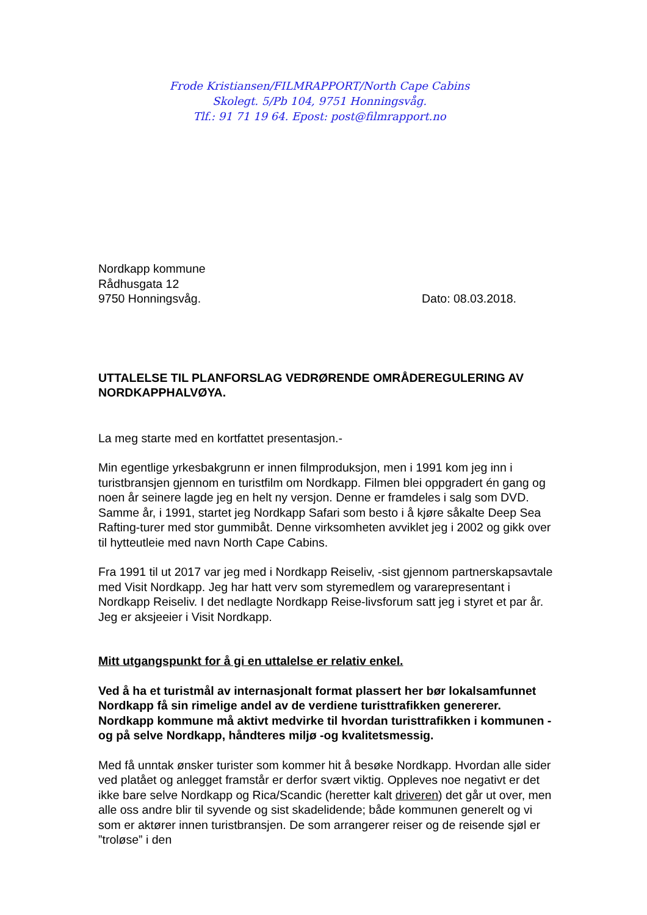Frode Kristiansen/FILMRAPPORT/North Cape Cabins
Skolegt. 5/Pb 104, 9751 Honningsvåg.
Tlf.: 91 71 19 64. Epost: post@filmrapport.no
Nordkapp kommune
Rådhusgata 12
9750 Honningsvåg. Dato: 08.03.2018.
UTTALELSE TIL PLANFORSLAG VEDRØRENDE OMRÅDEREGULERING AV NORDKAPPHALVØYA.
La meg starte med en kortfattet presentasjon.-
Min egentlige yrkesbakgrunn er innen filmproduksjon, men i 1991 kom jeg inn i turistbransjen gjennom en turistfilm om Nordkapp. Filmen blei oppgradert én gang og noen år seinere lagde jeg en helt ny versjon. Denne er framdeles i salg som DVD.
Samme år, i 1991, startet jeg Nordkapp Safari som besto i å kjøre såkalte Deep Sea Rafting-turer med stor gummibåt. Denne virksomheten avviklet jeg i 2002 og gikk over til hytteutleie med navn North Cape Cabins.
Fra 1991 til ut 2017 var jeg med i Nordkapp Reiseliv, -sist gjennom partnerskapsavtale med Visit Nordkapp. Jeg har hatt verv som styremedlem og vararepresentant i Nordkapp Reiseliv. I det nedlagte Nordkapp Reise-livsforum satt jeg i styret et par år. Jeg er aksjeeier i Visit Nordkapp.
Mitt utgangspunkt for å gi en uttalelse er relativ enkel.
Ved å ha et turistmål av internasjonalt format plassert her bør lokalsamfunnet Nordkapp få sin rimelige andel av de verdiene turisttrafikken genererer. Nordkapp kommune må aktivt medvirke til hvordan turisttrafikken i kommunen -og på selve Nordkapp, håndteres miljø -og kvalitetsmessig.
Med få unntak ønsker turister som kommer hit å besøke Nordkapp. Hvordan alle sider ved platået og anlegget framstår er derfor svært viktig. Oppleves noe negativt er det ikke bare selve Nordkapp og Rica/Scandic (heretter kalt driveren) det går ut over, men alle oss andre blir til syvende og sist skadelidende; både kommunen generelt og vi som er aktører innen turistbransjen. De som arrangerer reiser og de reisende sjøl er ”troløse” i den